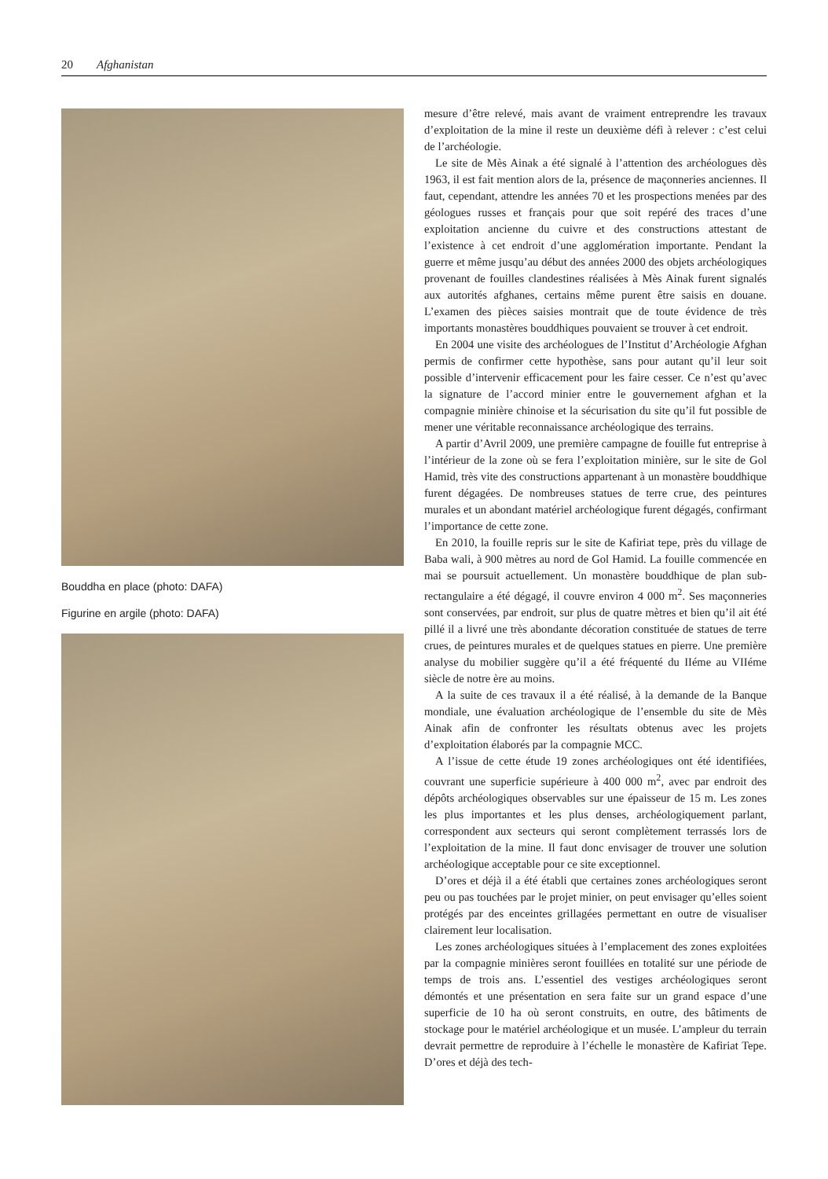20 Afghanistan
Bouddha en place (photo: DAFA)
Figurine en argile (photo: DAFA)
mesure d’être relevé, mais avant de vraiment entreprendre les travaux d’exploitation de la mine il reste un deuxième défi à relever : c’est celui de l’archéologie.
Le site de Mès Ainak a été signalé à l’attention des archéologues dès 1963, il est fait mention alors de la, présence de maçonneries anciennes. Il faut, cependant, attendre les années 70 et les prospections menées par des géologues russes et français pour que soit repéré des traces d’une exploitation ancienne du cuivre et des constructions attestant de l’existence à cet endroit d’une agglomération importante. Pendant la guerre et même jusqu’au début des années 2000 des objets archéologiques provenant de fouilles clandestines réalisées à Mès Ainak furent signalés aux autorités afghanes, certains même purent être saisis en douane. L’examen des pièces saisies montrait que de toute évidence de très importants monastères bouddhiques pouvaient se trouver à cet endroit.
En 2004 une visite des archéologues de l’Institut d’Archéologie Afghan permis de confirmer cette hypothèse, sans pour autant qu’il leur soit possible d’intervenir efficacement pour les faire cesser. Ce n’est qu’avec la signature de l’accord minier entre le gouvernement afghan et la compagnie minière chinoise et la sécurisation du site qu’il fut possible de mener une véritable reconnaissance archéologique des terrains.
A partir d’Avril 2009, une première campagne de fouille fut entreprise à l’intérieur de la zone où se fera l’exploitation minière, sur le site de Gol Hamid, très vite des constructions appartenant à un monastère bouddhique furent dégagées. De nombreuses statues de terre crue, des peintures murales et un abondant matériel archéologique furent dégagés, confirmant l’importance de cette zone.
En 2010, la fouille repris sur le site de Kafiriat tepe, près du village de Baba wali, à 900 mètres au nord de Gol Hamid. La fouille commencée en mai se poursuit actuellement. Un monastère bouddhique de plan sub-rectangulaire a été dégagé, il couvre environ 4 000 m<sup>2</sup>. Ses maçonneries sont conservées, par endroit, sur plus de quatre mètres et bien qu’il ait été pillé il a livré une très abondante décoration constituée de statues de terre crues, de peintures murales et de quelques statues en pierre. Une première analyse du mobilier suggère qu’il a été fréquenté du IIéme au VIIéme siècle de notre ère au moins.
A la suite de ces travaux il a été réalisé, à la demande de la Banque mondiale, une évaluation archéologique de l’ensemble du site de Mès Ainak afin de confronter les résultats obtenus avec les projets d’exploitation élaborés par la compagnie MCC.
A l’issue de cette étude 19 zones archéologiques ont été identifiées, couvrant une superficie supérieure à 400 000 m<sup>2</sup>, avec par endroit des dépôts archéologiques observables sur une épaisseur de 15 m. Les zones les plus importantes et les plus denses, archéologiquement parlant, correspondent aux secteurs qui seront complètement terrassés lors de l’exploitation de la mine. Il faut donc envisager de trouver une solution archéologique acceptable pour ce site exceptionnel.
D’ores et déjà il a été établi que certaines zones archéologiques seront peu ou pas touchées par le projet minier, on peut envisager qu’elles soient protégés par des enceintes grillagées permettant en outre de visualiser clairement leur localisation.
Les zones archéologiques situées à l’emplacement des zones exploitées par la compagnie minières seront fouillées en totalité sur une période de temps de trois ans. L’essentiel des vestiges archéologiques seront démontés et une présentation en sera faite sur un grand espace d’une superficie de 10 ha où seront construits, en outre, des bâtiments de stockage pour le matériel archéologique et un musée. L’ampleur du terrain devrait permettre de reproduire à l’échelle le monastère de Kafiriat Tepe. D’ores et déjà des tech-